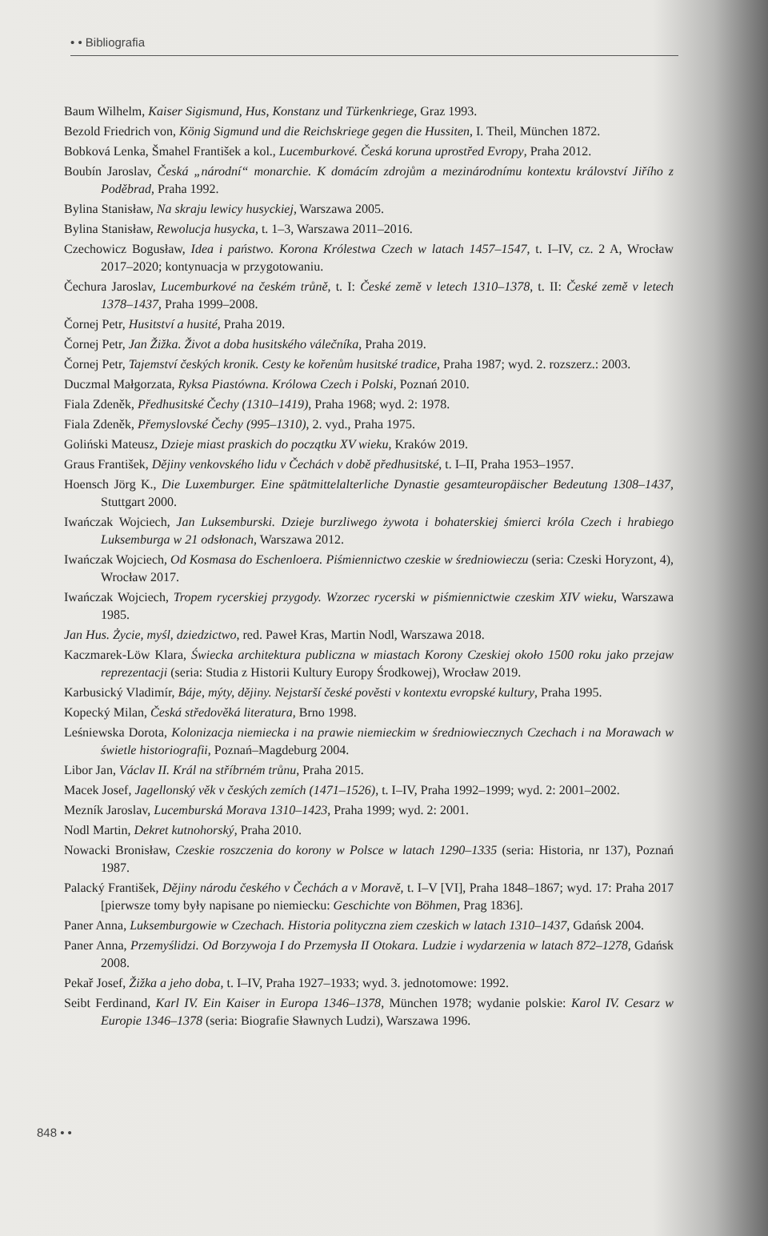• • Bibliografia
Baum Wilhelm, Kaiser Sigismund, Hus, Konstanz und Türkenkriege, Graz 1993.
Bezold Friedrich von, König Sigmund und die Reichskriege gegen die Hussiten, I. Theil, München 1872.
Bobková Lenka, Šmahel František a kol., Lucemburkové. Česká koruna uprostřed Evropy, Praha 2012.
Boubín Jaroslav, Česká „národní“ monarchie. K domácím zdrojům a mezinárodnímu kontextu království Jiřího z Poděbrad, Praha 1992.
Bylina Stanisław, Na skraju lewicy husyckiej, Warszawa 2005.
Bylina Stanisław, Rewolucja husycka, t. 1–3, Warszawa 2011–2016.
Czechowicz Bogusław, Idea i państwo. Korona Królestwa Czech w latach 1457–1547, t. I–IV, cz. 2 A, Wrocław 2017–2020; kontynuacja w przygotowaniu.
Čechura Jaroslav, Lucemburkové na českém trůně, t. I: České země v letech 1310–1378, t. II: České země v letech 1378–1437, Praha 1999–2008.
Čornej Petr, Husitství a husité, Praha 2019.
Čornej Petr, Jan Žižka. Život a doba husitského válečníka, Praha 2019.
Čornej Petr, Tajemství českých kronik. Cesty ke kořenům husitské tradice, Praha 1987; wyd. 2. rozszerz.: 2003.
Duczmal Małgorzata, Ryksa Piastówna. Królowa Czech i Polski, Poznań 2010.
Fiala Zdeněk, Předhusitské Čechy (1310–1419), Praha 1968; wyd. 2: 1978.
Fiala Zdeněk, Přemyslovské Čechy (995–1310), 2. vyd., Praha 1975.
Goliński Mateusz, Dzieje miast praskich do początku XV wieku, Kraków 2019.
Graus František, Dějiny venkovského lidu v Čechách v době předhusitské, t. I–II, Praha 1953–1957.
Hoensch Jörg K., Die Luxemburger. Eine spätmittelalterliche Dynastie gesamteuropäischer Bedeutung 1308–1437, Stuttgart 2000.
Iwańczak Wojciech, Jan Luksemburski. Dzieje burzliwego żywota i bohaterskiej śmierci króla Czech i hrabiego Luksemburga w 21 odsłonach, Warszawa 2012.
Iwańczak Wojciech, Od Kosmasa do Eschenloera. Piśmiennictwo czeskie w średniowieczu (seria: Czeski Horyzont, 4), Wrocław 2017.
Iwańczak Wojciech, Tropem rycerskiej przygody. Wzorzec rycerski w piśmiennictwie czeskim XIV wieku, Warszawa 1985.
Jan Hus. Życie, myśl, dziedzictwo, red. Paweł Kras, Martin Nodl, Warszawa 2018.
Kaczmarek-Löw Klara, Świecka architektura publiczna w miastach Korony Czeskiej około 1500 roku jako przejaw reprezentacji (seria: Studia z Historii Kultury Europy Środkowej), Wrocław 2019.
Karbusický Vladimír, Báje, mýty, dějiny. Nejstarší české pověsti v kontextu evropské kultury, Praha 1995.
Kopecký Milan, Česká středověká literatura, Brno 1998.
Leśniewska Dorota, Kolonizacja niemiecka i na prawie niemieckim w średniowiecznych Czechach i na Morawach w świetle historiografii, Poznań–Magdeburg 2004.
Libor Jan, Václav II. Král na stříbrném trůnu, Praha 2015.
Macek Josef, Jagellonský věk v českých zemích (1471–1526), t. I–IV, Praha 1992–1999; wyd. 2: 2001–2002.
Mezník Jaroslav, Lucemburská Morava 1310–1423, Praha 1999; wyd. 2: 2001.
Nodl Martin, Dekret kutnohorský, Praha 2010.
Nowacki Bronisław, Czeskie roszczenia do korony w Polsce w latach 1290–1335 (seria: Historia, nr 137), Poznań 1987.
Palacký František, Dějiny národu českého v Čechách a v Moravě, t. I–V [VI], Praha 1848–1867; wyd. 17: Praha 2017 [pierwsze tomy były napisane po niemiecku: Geschichte von Böhmen, Prag 1836].
Paner Anna, Luksemburgowie w Czechach. Historia polityczna ziem czeskich w latach 1310–1437, Gdańsk 2004.
Paner Anna, Przemyślidzi. Od Borzywoja I do Przemysła II Otokara. Ludzie i wydarzenia w latach 872–1278, Gdańsk 2008.
Pekař Josef, Žižka a jeho doba, t. I–IV, Praha 1927–1933; wyd. 3. jednotomowe: 1992.
Seibt Ferdinand, Karl IV. Ein Kaiser in Europa 1346–1378, München 1978; wydanie polskie: Karol IV. Cesarz w Europie 1346–1378 (seria: Biografie Sławnych Ludzi), Warszawa 1996.
848 • •